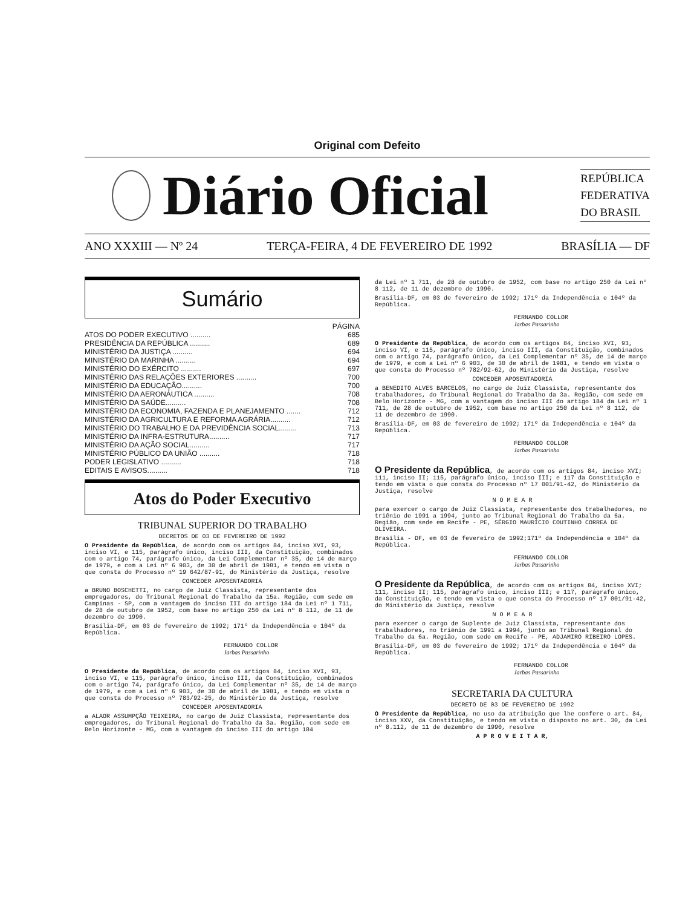Original com Defeito
Diário Oficial
REPÚBLICA
FEDERATIVA
DO BRASIL
ANO XXXIII — Nº 24 TERÇA-FEIRA, 4 DE FEVEREIRO DE 1992 BRASÍLIA — DF
Sumário
| | PÁGINA |
| ATOS DO PODER EXECUTIVO .......... | 685 |
| PRESIDÊNCIA DA REPÚBLICA .......... | 689 |
| MINISTÉRIO DA JUSTIÇA .......... | 694 |
| MINISTÉRIO DA MARINHA .......... | 694 |
| MINISTÉRIO DO EXÉRCITO .......... | 697 |
| MINISTÉRIO DAS RELAÇÕES EXTERIORES .......... | 700 |
| MINISTÉRIO DA EDUCAÇÃO.......... | 700 |
| MINISTÉRIO DA AERONÁUTICA .......... | 708 |
| MINISTÉRIO DA SAÚDE.......... | 708 |
| MINISTÉRIO DA ECONOMIA, FAZENDA E PLANEJAMENTO ....... | 712 |
| MINISTÉRIO DA AGRICULTURA E REFORMA AGRÁRIA.......... | 712 |
| MINISTÉRIO DO TRABALHO E DA PREVIDÊNCIA SOCIAL......... | 713 |
| MINISTÉRIO DA INFRA-ESTRUTURA.......... | 717 |
| MINISTÉRIO DA AÇÃO SOCIAL.......... | 717 |
| MINISTÉRIO PÚBLICO DA UNIÃO .......... | 718 |
| PODER LEGISLATIVO .......... | 718 |
| EDITAIS E AVISOS.......... | 718 |
Atos do Poder Executivo
TRIBUNAL SUPERIOR DO TRABALHO
DECRETOS DE 03 DE FEVEREIRO DE 1992
O Presidente da República, de acordo com os artigos 84, inciso XVI, 93, inciso VI, e 115, parágrafo único, inciso III, da Constituição, combinados com o artigo 74, parágrafo único, da Lei Complementar nº 35, de 14 de março de 1979, e com a Lei nº 6 903, de 30 de abril de 1981, e tendo em vista o que consta do Processo nº 19 642/87-91, do Ministério da Justiça, resolve
CONCEDER APOSENTADORIA
a BRUNO BOSCHETTI, no cargo de Juiz Classista, representante dos empregadores, do Tribunal Regional do Trabalho da 15a. Região, com sede em Campinas - SP, com a vantagem do inciso III do artigo 184 da Lei nº 1 711, de 28 de outubro de 1952, com base no artigo 250 da Lei nº 8 112, de 11 de dezembro de 1990.
Brasília-DF, em 03 de fevereiro de 1992; 171º da Independência e 104º da República.
FERNANDO COLLOR
Jarbas Passarinho
O Presidente da República, de acordo com os artigos 84, inciso XVI, 93, inciso VI, e 115, parágrafo único, inciso III, da Constituição, combinados com o artigo 74, parágrafo único, da Lei Complementar nº 35, de 14 de março de 1979, e com a Lei nº 6 903, de 30 de abril de 1981, e tendo em vista o que consta do Processo nº 783/92-25, do Ministério da Justiça, resolve
CONCEDER APOSENTADORIA
a ALAOR ASSUMPÇÃO TEIXEIRA, no cargo de Juiz Classista, representante dos empregadores, do Tribunal Regional do Trabalho da 3a. Região, com sede em Belo Horizonte - MG, com a vantagem do inciso III do artigo 184
da Lei nº 1 711, de 28 de outubro de 1952, com base no artigo 250 da Lei nº 8 112, de 11 de dezembro de 1990.
Brasília-DF, em 03 de fevereiro de 1992; 171º da Independência e 104º da República.
FERNANDO COLLOR
Jarbas Passarinho
O Presidente da República, de acordo com os artigos 84, inciso XVI, 93, inciso VI, e 115, parágrafo único, inciso III, da Constituição, combinados com o artigo 74, parágrafo único, da Lei Complementar nº 35, de 14 de março de 1979, e com a Lei nº 6 903, de 30 de abril de 1981, e tendo em vista o que consta do Processo nº 782/92-62, do Ministério da Justiça, resolve
CONCEDER APOSENTADORIA
a BENEDITO ALVES BARCELOS, no cargo de Juiz Classista, representante dos trabalhadores, do Tribunal Regional do Trabalho da 3a. Região, com sede em Belo Horizonte - MG, com a vantagem do inciso III do artigo 184 da Lei nº 1 711, de 28 de outubro de 1952, com base no artigo 250 da Lei nº 8 112, de 11 de dezembro de 1990.
Brasília-DF, em 03 de fevereiro de 1992; 171º da Independência e 104º da República.
FERNANDO COLLOR
Jarbas Passarinho
O Presidente da República, de acordo com os artigos 84, inciso XVI; 111, inciso II; 115, parágrafo único, inciso III; e 117 da Constituição e tendo em vista o que consta do Processo nº 17 001/91-42, do Ministério da Justiça, resolve
N O M E A R
para exercer o cargo de Juiz Classista, representante dos trabalhadores, no triênio de 1991 a 1994, junto ao Tribunal Regional do Trabalho da 6a. Região, com sede em Recife - PE, SÉRGIO MAURÍCIO COUTINHO CORREA DE OLIVEIRA.
Brasília - DF, em 03 de fevereiro de 1992;171º da Independência e 104º da República.
FERNANDO COLLOR
Jarbas Passarinho
O Presidente da República, de acordo com os artigos 84, inciso XVI; 111, inciso II; 115, parágrafo único, inciso III; e 117, parágrafo único, da Constituição, e tendo em vista o que consta do Processo nº 17 001/91-42, do Ministério da Justiça, resolve
N O M E A R
para exercer o cargo de Suplente de Juiz Classista, representante dos trabalhadores, no triênio de 1991 a 1994, junto ao Tribunal Regional do Trabalho da 6a. Região, com sede em Recife - PE, ADJAMIRO RIBEIRO LOPES.
Brasília-DF, em 03 de fevereiro de 1992; 171º da Independência e 104º da República.
FERNANDO COLLOR
Jarbas Passarinho
SECRETARIA DA CULTURA
DECRETO DE 03 DE FEVEREIRO DE 1992
O Presidente da República, no uso da atribuição que lhe confere o art. 84, inciso XXV, da Constituição, e tendo em vista o disposto no art. 30, da Lei nº 8.112, de 11 de dezembro de 1990, resolve
A P R O V E I T A R,